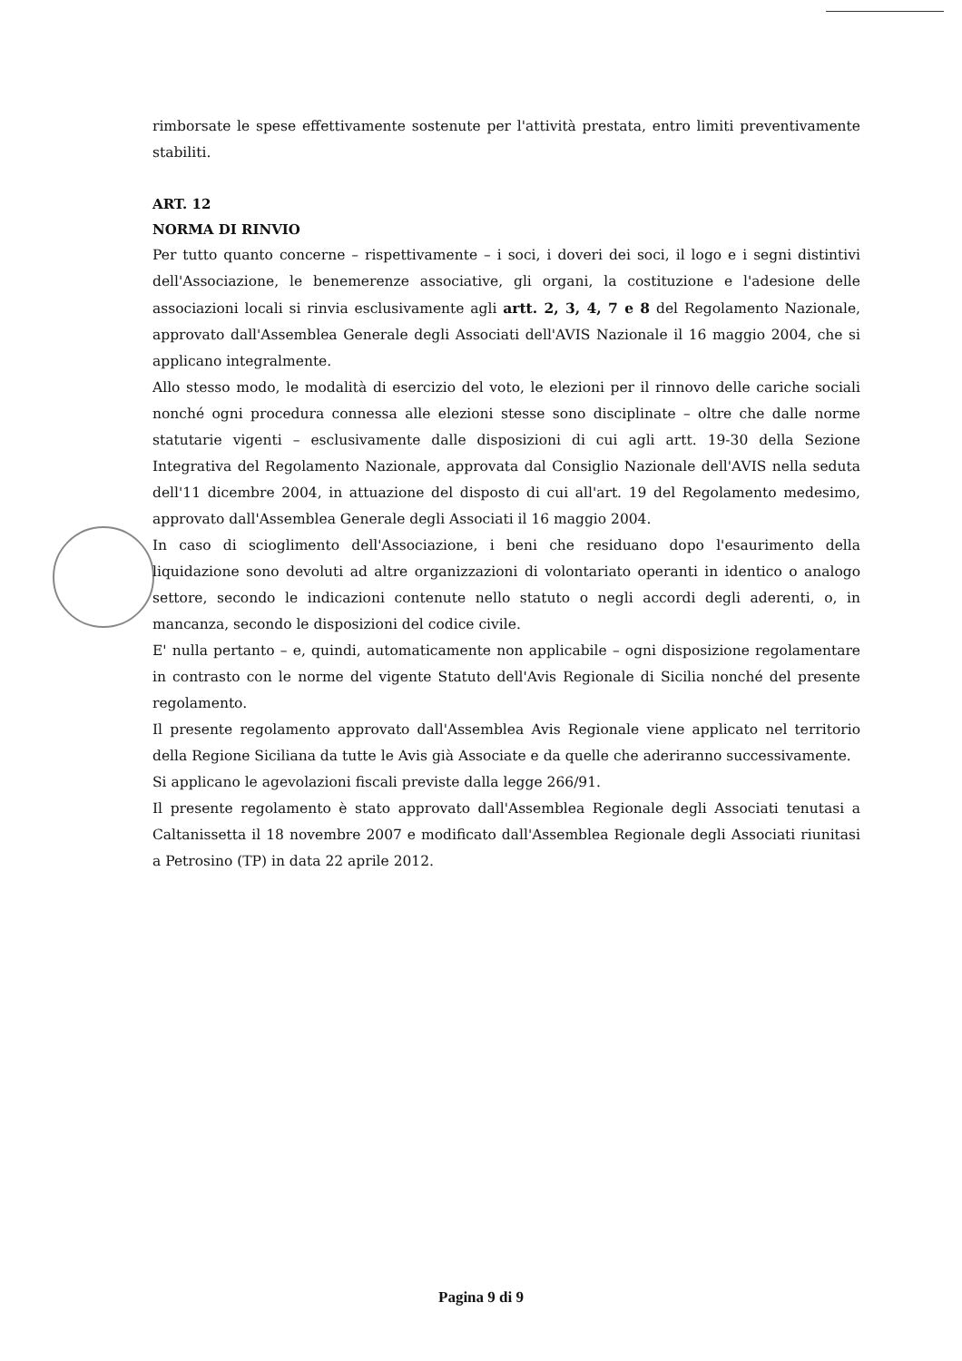rimborsate le spese effettivamente sostenute per l'attività prestata, entro limiti preventivamente stabiliti.
ART. 12
NORMA DI RINVIO
Per tutto quanto concerne – rispettivamente – i soci, i doveri dei soci, il logo e i segni distintivi dell'Associazione, le benemerenze associative, gli organi, la costituzione e l'adesione delle associazioni locali si rinvia esclusivamente agli artt. 2, 3, 4, 7 e 8 del Regolamento Nazionale, approvato dall'Assemblea Generale degli Associati dell'AVIS Nazionale il 16 maggio 2004, che si applicano integralmente.
Allo stesso modo, le modalità di esercizio del voto, le elezioni per il rinnovo delle cariche sociali nonché ogni procedura connessa alle elezioni stesse sono disciplinate – oltre che dalle norme statutarie vigenti – esclusivamente dalle disposizioni di cui agli artt. 19-30 della Sezione Integrativa del Regolamento Nazionale, approvata dal Consiglio Nazionale dell'AVIS nella seduta dell'11 dicembre 2004, in attuazione del disposto di cui all'art. 19 del Regolamento medesimo, approvato dall'Assemblea Generale degli Associati il 16 maggio 2004.
In caso di scioglimento dell'Associazione, i beni che residuano dopo l'esaurimento della liquidazione sono devoluti ad altre organizzazioni di volontariato operanti in identico o analogo settore, secondo le indicazioni contenute nello statuto o negli accordi degli aderenti, o, in mancanza, secondo le disposizioni del codice civile.
E' nulla pertanto – e, quindi, automaticamente non applicabile – ogni disposizione regolamentare in contrasto con le norme del vigente Statuto dell'Avis Regionale di Sicilia nonché del presente regolamento.
Il presente regolamento approvato dall'Assemblea Avis Regionale viene applicato nel territorio della Regione Siciliana da tutte le Avis già Associate e da quelle che aderiranno successivamente.
Si applicano le agevolazioni fiscali previste dalla legge 266/91.
Il presente regolamento è stato approvato dall'Assemblea Regionale degli Associati tenutasi a Caltanissetta il 18 novembre 2007 e modificato dall'Assemblea Regionale degli Associati riunitasi a Petrosino (TP) in data 22 aprile 2012.
Pagina 9 di 9